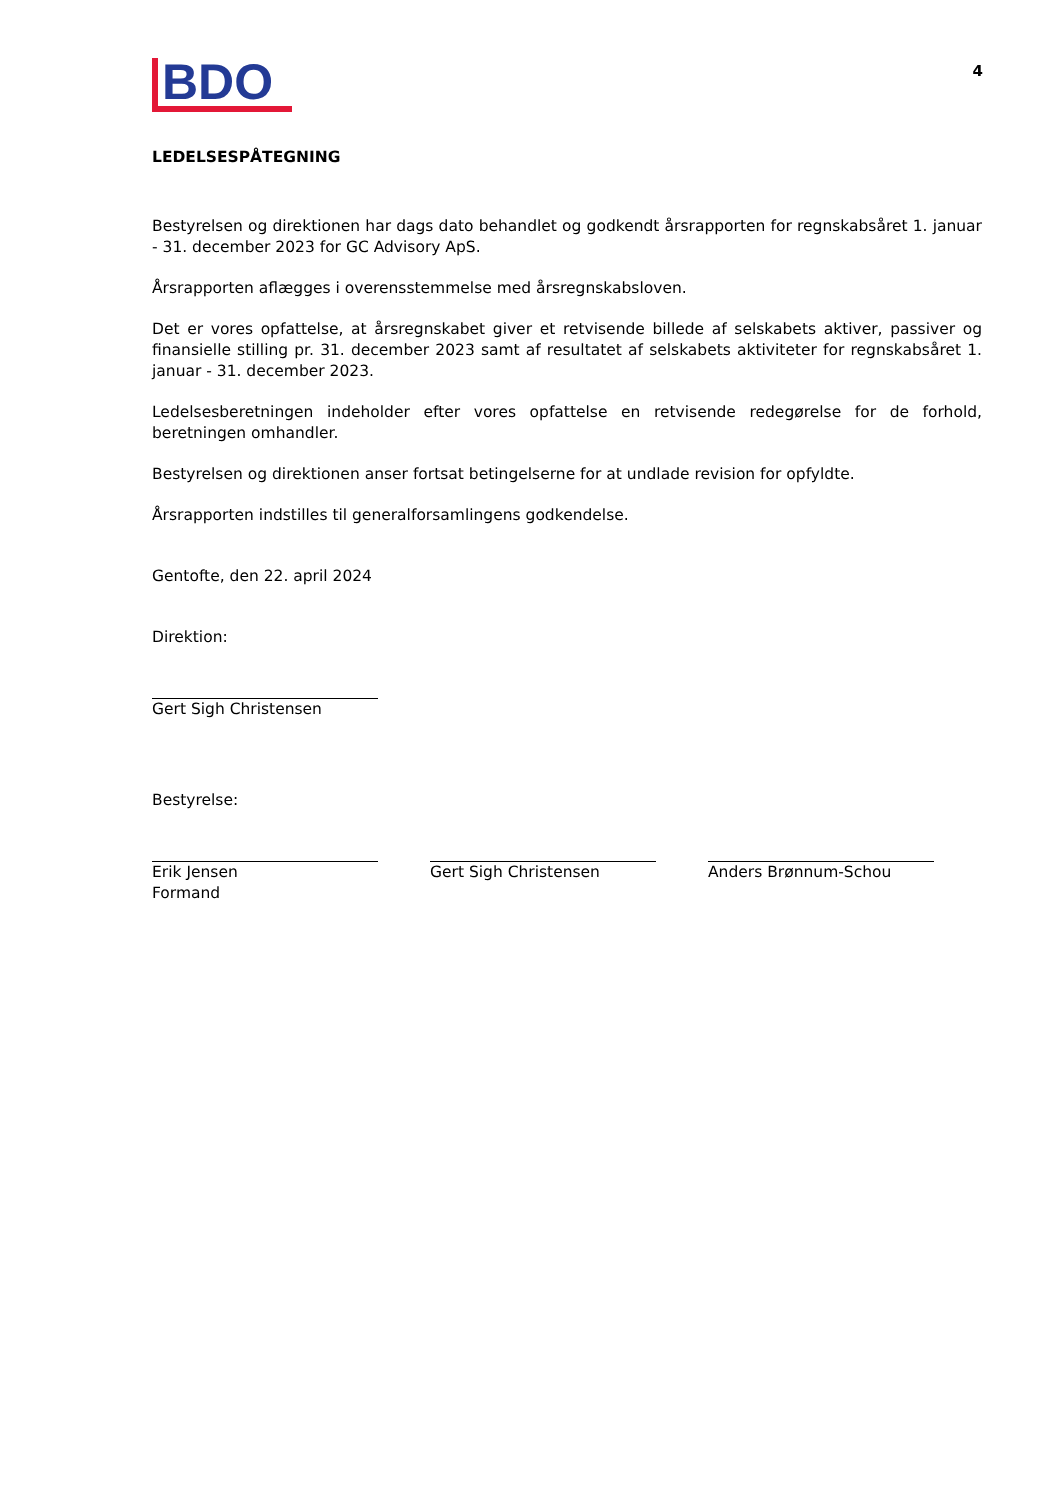4
BDO
LEDELSESPÅTEGNING
Bestyrelsen og direktionen har dags dato behandlet og godkendt årsrapporten for regnskabsåret 1. januar - 31. december 2023 for GC Advisory ApS.
Årsrapporten aflægges i overensstemmelse med årsregnskabsloven.
Det er vores opfattelse, at årsregnskabet giver et retvisende billede af selskabets aktiver, passiver og finansielle stilling pr. 31. december 2023 samt af resultatet af selskabets aktiviteter for regnskabsåret 1. januar - 31. december 2023.
Ledelsesberetningen indeholder efter vores opfattelse en retvisende redegørelse for de forhold, beretningen omhandler.
Bestyrelsen og direktionen anser fortsat betingelserne for at undlade revision for opfyldte.
Årsrapporten indstilles til generalforsamlingens godkendelse.
Gentofte, den 22. april 2024
Direktion:
Gert Sigh Christensen
Bestyrelse:
Erik Jensen
Formand
Gert Sigh Christensen Anders Brønnum-Schou